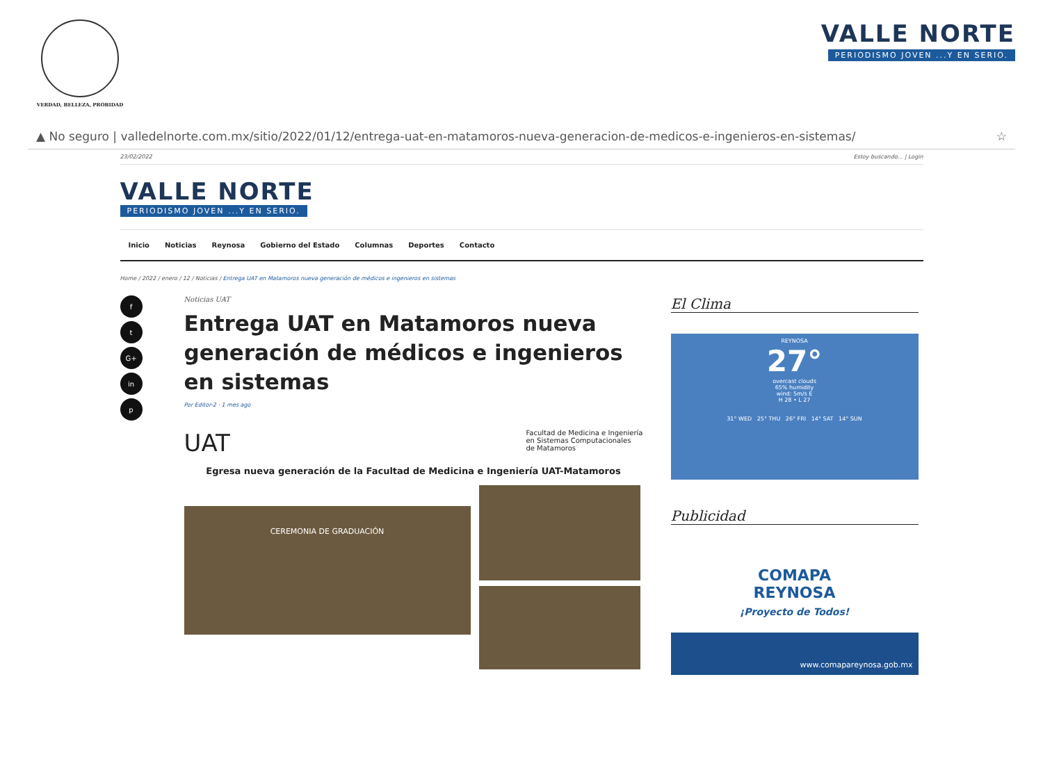VERDAD, BELLEZA, PROBIDAD
VALLE NORTE
PERIODISMO JOVEN ...Y EN SERIO.
▲ No seguro | valledelnorte.com.mx/sitio/2022/01/12/entrega-uat-en-matamoros-nueva-generacion-de-medicos-e-ingenieros-en-sistemas/ ☆
23/02/2022 Estoy buscando... | Login
VALLE NORTE
PERIODISMO JOVEN ...Y EN SERIO.
Inicio Noticias Reynosa Gobierno del Estado Columnas Deportes Contacto
Home / 2022 / enero / 12 / Noticias / Entrega UAT en Matamoros nueva generación de médicos e ingenieros en sistemas
ft
G+
in
p
Noticias UAT
Entrega UAT en Matamoros nueva generación de médicos e ingenieros en sistemas
Por Editor-2 · 1 mes ago
UAT Facultad de Medicina e Ingeniería
en Sistemas Computacionales
de Matamoros
Egresa nueva generación de la Facultad de Medicina e Ingeniería UAT-Matamoros
CEREMONIA DE GRADUACIÓN
El Clima
REYNOSA
27°
overcast clouds
65% humidity
wind: 5m/s E
H 28 • L 27
31° WED 25° THU 26° FRI 14° SAT 14° SUN
Publicidad
COMAPA
REYNOSA
¡Proyecto de Todos!
www.comapareynosa.gob.mx